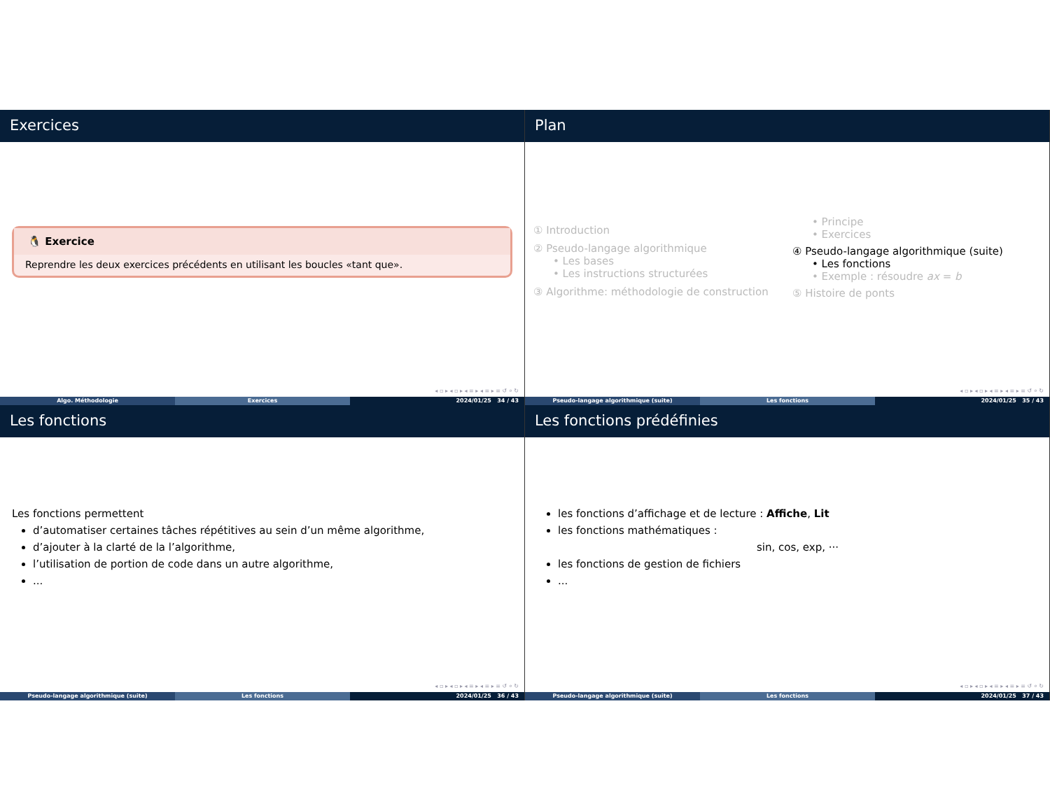Exercices
🐧 Exercice
Reprendre les deux exercices précédents en utilisant les boucles «tant que».
◂ ▫ ▸ ◂ ▫ ▸ ◂ ≡ ▸ ◂ ≡ ▸ ≡ ↺ ⌕ ↻
Algo. Méthodologie Exercices 2024/01/25 34 / 43
Plan
① Introduction
② Pseudo-langage algorithmique
• Les bases
• Les instructions structurées
③ Algorithme: méthodologie de construction
• Principe
• Exercices
④ Pseudo-langage algorithmique (suite)
• Les fonctions
• Exemple : résoudre ax = b
⑤ Histoire de ponts
◂ ▫ ▸ ◂ ▫ ▸ ◂ ≡ ▸ ◂ ≡ ▸ ≡ ↺ ⌕ ↻
Pseudo-langage algorithmique (suite) Les fonctions 2024/01/25 35 / 43
Les fonctions
Les fonctions permettent
d’automatiser certaines tâches répétitives au sein d’un même algorithme,
d’ajouter à la clarté de la l’algorithme,
l’utilisation de portion de code dans un autre algorithme,
...
◂ ▫ ▸ ◂ ▫ ▸ ◂ ≡ ▸ ◂ ≡ ▸ ≡ ↺ ⌕ ↻
Pseudo-langage algorithmique (suite) Les fonctions 2024/01/25 36 / 43
Les fonctions prédéfinies
les fonctions d’affichage et de lecture : Affiche, Lit
les fonctions mathématiques :
sin, cos, exp, ···
les fonctions de gestion de fichiers
...
◂ ▫ ▸ ◂ ▫ ▸ ◂ ≡ ▸ ◂ ≡ ▸ ≡ ↺ ⌕ ↻
Pseudo-langage algorithmique (suite) Les fonctions 2024/01/25 37 / 43